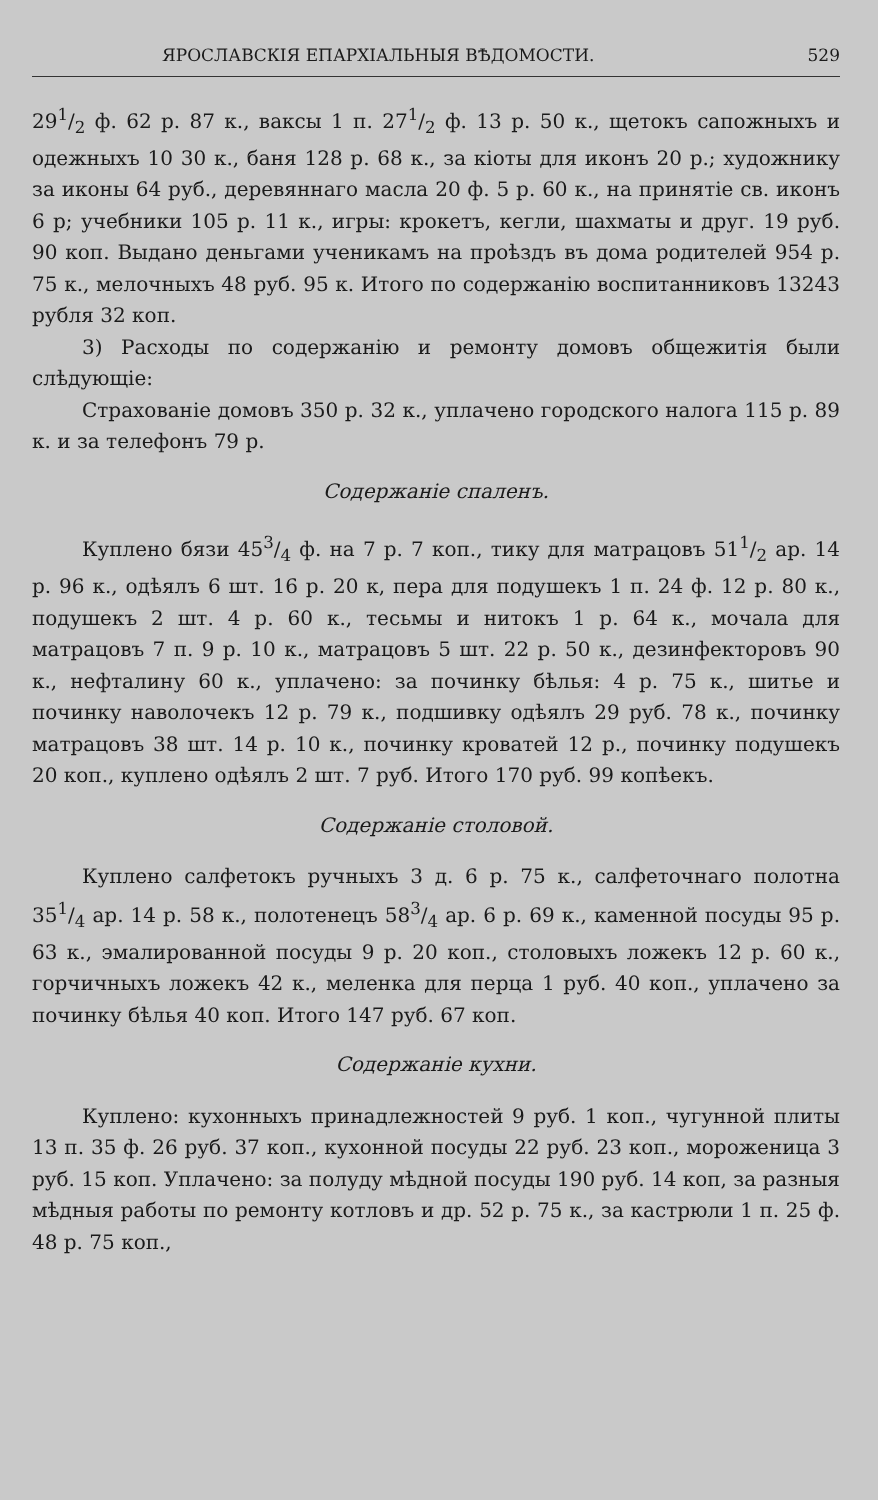ЯРОСЛАВСКІЯ ЕПАРХІАЛЬНЫЯ ВѢДОМОСТИ. 529
291/2 ф. 62 р. 87 к., ваксы 1 п. 271/2 ф. 13 р. 50 к., щетокъ сапожныхъ и одежныхъ 10 30 к., баня 128 р. 68 к., за кіоты для иконъ 20 р.; художнику за иконы 64 руб., деревяннаго масла 20 ф. 5 р. 60 к., на принятіе св. иконъ 6 р; учебники 105 р. 11 к., игры: крокетъ, кегли, шахматы и друг. 19 руб. 90 коп. Выдано деньгами ученикамъ на проѣздъ въ дома родителей 954 р. 75 к., мелочныхъ 48 руб. 95 к. Итого по содержанію воспитанниковъ 13243 рубля 32 коп.
3) Расходы по содержанію и ремонту домовъ общежитія были слѣдующіе:
Страхованіе домовъ 350 р. 32 к., уплачено городского налога 115 р. 89 к. и за телефонъ 79 р.
Содержаніе спаленъ.
Куплено бязи 453/4 ф. на 7 р. 7 коп., тику для матрацовъ 511/2 ар. 14 р. 96 к., одѣялъ 6 шт. 16 р. 20 к, пера для подушекъ 1 п. 24 ф. 12 р. 80 к., подушекъ 2 шт. 4 р. 60 к., тесьмы и нитокъ 1 р. 64 к., мочала для матрацовъ 7 п. 9 р. 10 к., матрацовъ 5 шт. 22 р. 50 к., дезинфекторовъ 90 к., нефталину 60 к., уплачено: за починку бѣлья: 4 р. 75 к., шитье и починку наволочекъ 12 р. 79 к., подшивку одѣялъ 29 руб. 78 к., починку матрацовъ 38 шт. 14 р. 10 к., починку кроватей 12 р., починку подушекъ 20 коп., куплено одѣялъ 2 шт. 7 руб. Итого 170 руб. 99 копѣекъ.
Содержаніе столовой.
Куплено салфетокъ ручныхъ 3 д. 6 р. 75 к., салфеточнаго полотна 351/4 ар. 14 р. 58 к., полотенецъ 583/4 ар. 6 р. 69 к., каменной посуды 95 р. 63 к., эмалированной посуды 9 р. 20 коп., столовыхъ ложекъ 12 р. 60 к., горчичныхъ ложекъ 42 к., меленка для перца 1 руб. 40 коп., уплачено за починку бѣлья 40 коп. Итого 147 руб. 67 коп.
Содержаніе кухни.
Куплено: кухонныхъ принадлежностей 9 руб. 1 коп., чугунной плиты 13 п. 35 ф. 26 руб. 37 коп., кухонной посуды 22 руб. 23 коп., мороженица 3 руб. 15 коп. Уплачено: за полуду мѣдной посуды 190 руб. 14 коп, за разныя мѣдныя работы по ремонту котловъ и др. 52 р. 75 к., за кастрюли 1 п. 25 ф. 48 р. 75 коп.,